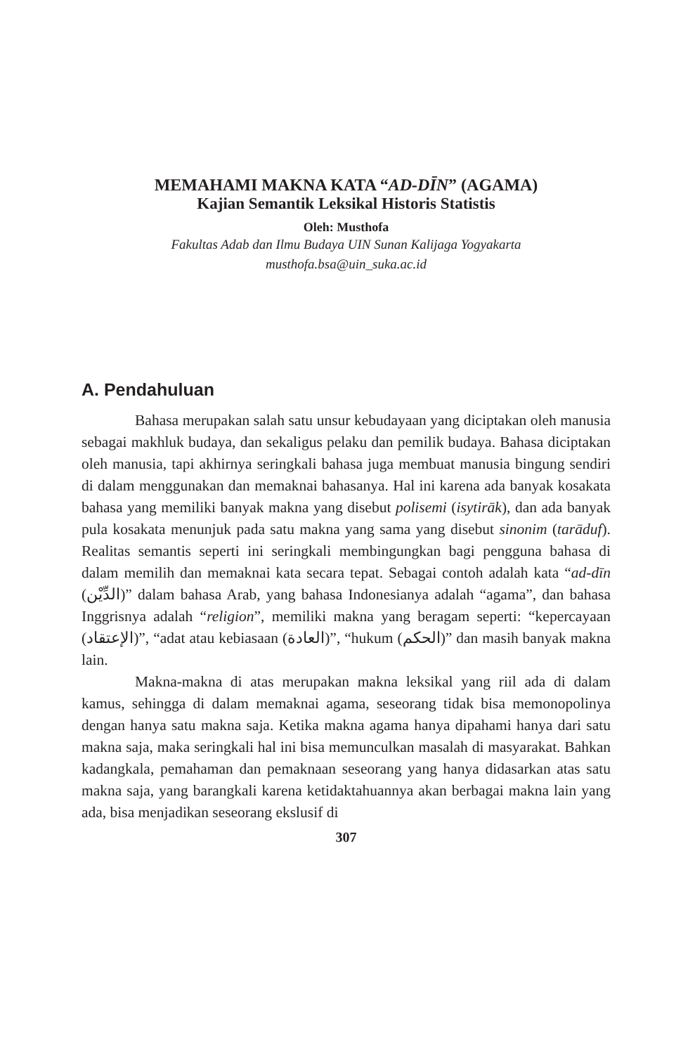MEMAHAMI MAKNA KATA “AD-DĪN” (AGAMA)
Kajian Semantik Leksikal Historis Statistis
Oleh: Musthofa
Fakultas Adab dan Ilmu Budaya UIN Sunan Kalijaga Yogyakarta
musthofa.bsa@uin_suka.ac.id
A. Pendahuluan
Bahasa merupakan salah satu unsur kebudayaan yang diciptakan oleh manusia sebagai makhluk budaya, dan sekaligus pelaku dan pemilik budaya. Bahasa diciptakan oleh manusia, tapi akhirnya seringkali bahasa juga membuat manusia bingung sendiri di dalam menggunakan dan memaknai bahasanya. Hal ini karena ada banyak kosakata bahasa yang memiliki banyak makna yang disebut polisemi (isytirāk), dan ada banyak pula kosakata menunjuk pada satu makna yang sama yang disebut sinonim (tarāduf). Realitas semantis seperti ini seringkali membingungkan bagi pengguna bahasa di dalam memilih dan memaknai kata secara tepat. Sebagai contoh adalah kata “ad-dīn (الدِّيْن)” dalam bahasa Arab, yang bahasa Indonesianya adalah “agama”, dan bahasa Inggrisnya adalah “religion”, memiliki makna yang beragam seperti: “kepercayaan (الإعتقاد)”, “adat atau kebiasaan (العادة)”, “hukum (الحكم)” dan masih banyak makna lain.
Makna-makna di atas merupakan makna leksikal yang riil ada di dalam kamus, sehingga di dalam memaknai agama, seseorang tidak bisa memonopolinya dengan hanya satu makna saja. Ketika makna agama hanya dipahami hanya dari satu makna saja, maka seringkali hal ini bisa memunculkan masalah di masyarakat. Bahkan kadangkala, pemahaman dan pemaknaan seseorang yang hanya didasarkan atas satu makna saja, yang barangkali karena ketidaktahuannya akan berbagai makna lain yang ada, bisa menjadikan seseorang ekslusif di
307